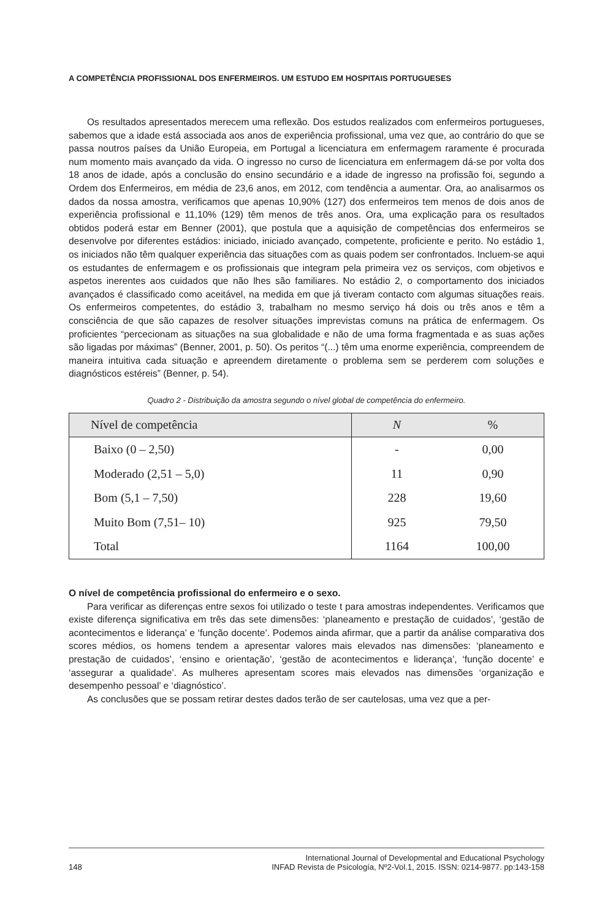A COMPETÊNCIA PROFISSIONAL DOS ENFERMEIROS. UM ESTUDO EM HOSPITAIS PORTUGUESES
Os resultados apresentados merecem uma reflexão. Dos estudos realizados com enfermeiros portugueses, sabemos que a idade está associada aos anos de experiência profissional, uma vez que, ao contrário do que se passa noutros países da União Europeia, em Portugal a licenciatura em enfermagem raramente é procurada num momento mais avançado da vida. O ingresso no curso de licenciatura em enfermagem dá-se por volta dos 18 anos de idade, após a conclusão do ensino secundário e a idade de ingresso na profissão foi, segundo a Ordem dos Enfermeiros, em média de 23,6 anos, em 2012, com tendência a aumentar. Ora, ao analisarmos os dados da nossa amostra, verificamos que apenas 10,90% (127) dos enfermeiros tem menos de dois anos de experiência profissional e 11,10% (129) têm menos de três anos. Ora, uma explicação para os resultados obtidos poderá estar em Benner (2001), que postula que a aquisição de competências dos enfermeiros se desenvolve por diferentes estádios: iniciado, iniciado avançado, competente, proficiente e perito. No estádio 1, os iniciados não têm qualquer experiência das situações com as quais podem ser confrontados. Incluem-se aqui os estudantes de enfermagem e os profissionais que integram pela primeira vez os serviços, com objetivos e aspetos inerentes aos cuidados que não lhes são familiares. No estádio 2, o comportamento dos iniciados avançados é classificado como aceitável, na medida em que já tiveram contacto com algumas situações reais. Os enfermeiros competentes, do estádio 3, trabalham no mesmo serviço há dois ou três anos e têm a consciência de que são capazes de resolver situações imprevistas comuns na prática de enfermagem. Os proficientes “percecionam as situações na sua globalidade e não de uma forma fragmentada e as suas ações são ligadas por máximas” (Benner, 2001, p. 50). Os peritos “(...) têm uma enorme experiência, compreendem de maneira intuitiva cada situação e apreendem diretamente o problema sem se perderem com soluções e diagnósticos estéreis” (Benner, p. 54).
Quadro 2 - Distribuição da amostra segundo o nível global de competência do enfermeiro.
| Nível de competência | N | % |
| --- | --- | --- |
| Baixo (0 – 2,50) | - | 0,00 |
| Moderado (2,51 – 5,0) | 11 | 0,90 |
| Bom (5,1 – 7,50) | 228 | 19,60 |
| Muito Bom (7,51– 10) | 925 | 79,50 |
| Total | 1164 | 100,00 |
O nível de competência profissional do enfermeiro e o sexo.
Para verificar as diferenças entre sexos foi utilizado o teste t para amostras independentes. Verificamos que existe diferença significativa em três das sete dimensões: ‘planeamento e prestação de cuidados’, ‘gestão de acontecimentos e liderança’ e ‘função docente’. Podemos ainda afirmar, que a partir da análise comparativa dos scores médios, os homens tendem a apresentar valores mais elevados nas dimensões: ‘planeamento e prestação de cuidados’, ‘ensino e orientação’, ‘gestão de acontecimentos e liderança’, ‘função docente’ e ‘assegurar a qualidade’. As mulheres apresentam scores mais elevados nas dimensões ‘organização e desempenho pessoal’ e ‘diagnóstico’.
As conclusões que se possam retirar destes dados terão de ser cautelosas, uma vez que a per-
148 International Journal of Developmental and Educational Psychology
INFAD Revista de Psicología, Nº2-Vol.1, 2015. ISSN: 0214-9877. pp:143-158